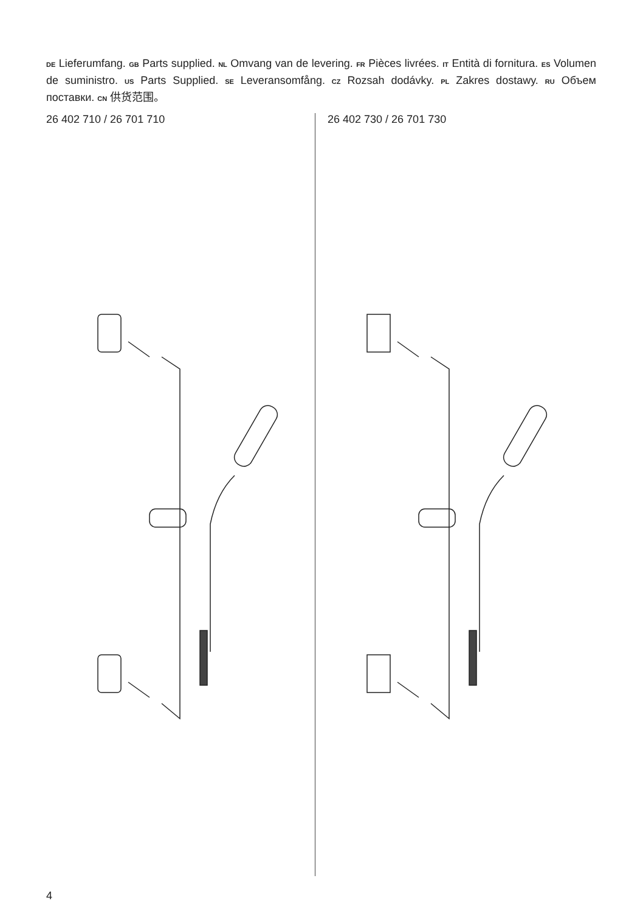DE Lieferumfang. GB Parts supplied. NL Omvang van de levering. FR Pièces livrées. IT Entità di fornitura. ES Volumen de suministro. US Parts Supplied. SE Leveransomfång. CZ Rozsah dodávky. PL Zakres dostawy. RU Объем поставки. CN 供货范围。
26 402 710 / 26 701 710 26 402 730 / 26 701 730
4